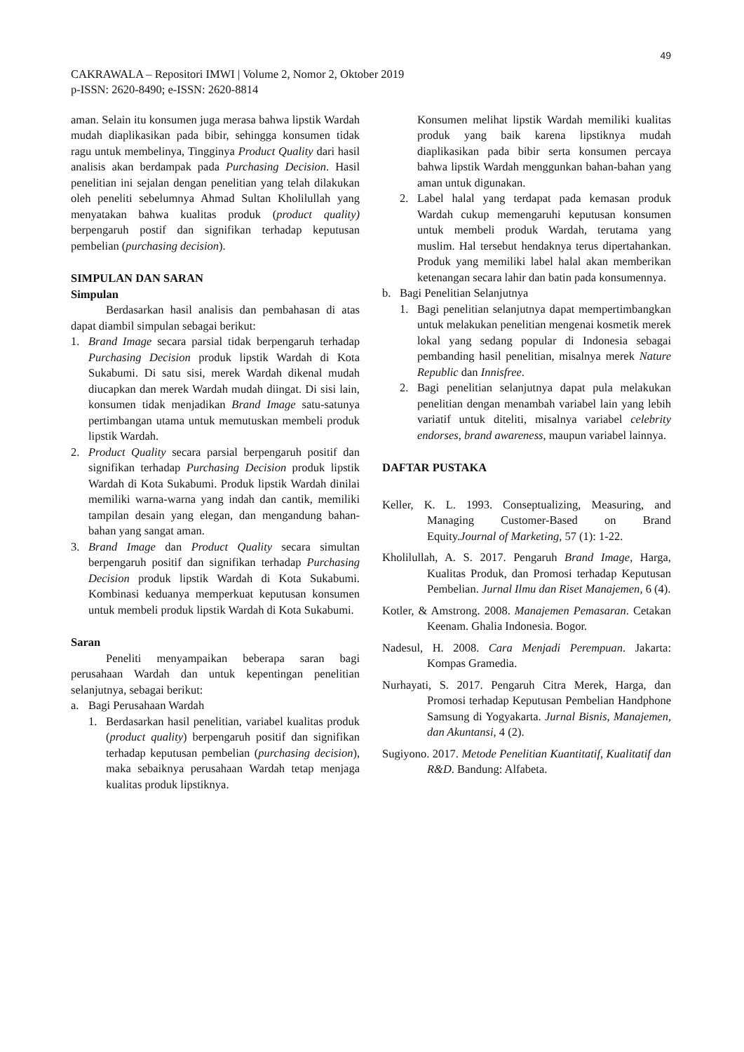49
CAKRAWALA – Repositori IMWI | Volume 2, Nomor 2, Oktober 2019
p-ISSN: 2620-8490; e-ISSN: 2620-8814
aman. Selain itu konsumen juga merasa bahwa lipstik Wardah mudah diaplikasikan pada bibir, sehingga konsumen tidak ragu untuk membelinya, Tingginya Product Quality dari hasil analisis akan berdampak pada Purchasing Decision. Hasil penelitian ini sejalan dengan penelitian yang telah dilakukan oleh peneliti sebelumnya Ahmad Sultan Kholilullah yang menyatakan bahwa kualitas produk (product quality) berpengaruh postif dan signifikan terhadap keputusan pembelian (purchasing decision).
SIMPULAN DAN SARAN
Simpulan
Berdasarkan hasil analisis dan pembahasan di atas dapat diambil simpulan sebagai berikut:
1. Brand Image secara parsial tidak berpengaruh terhadap Purchasing Decision produk lipstik Wardah di Kota Sukabumi. Di satu sisi, merek Wardah dikenal mudah diucapkan dan merek Wardah mudah diingat. Di sisi lain, konsumen tidak menjadikan Brand Image satu-satunya pertimbangan utama untuk memutuskan membeli produk lipstik Wardah.
2. Product Quality secara parsial berpengaruh positif dan signifikan terhadap Purchasing Decision produk lipstik Wardah di Kota Sukabumi. Produk lipstik Wardah dinilai memiliki warna-warna yang indah dan cantik, memiliki tampilan desain yang elegan, dan mengandung bahan-bahan yang sangat aman.
3. Brand Image dan Product Quality secara simultan berpengaruh positif dan signifikan terhadap Purchasing Decision produk lipstik Wardah di Kota Sukabumi. Kombinasi keduanya memperkuat keputusan konsumen untuk membeli produk lipstik Wardah di Kota Sukabumi.
Saran
Peneliti menyampaikan beberapa saran bagi perusahaan Wardah dan untuk kepentingan penelitian selanjutnya, sebagai berikut:
a. Bagi Perusahaan Wardah
1. Berdasarkan hasil penelitian, variabel kualitas produk (product quality) berpengaruh positif dan signifikan terhadap keputusan pembelian (purchasing decision), maka sebaiknya perusahaan Wardah tetap menjaga kualitas produk lipstiknya.
Konsumen melihat lipstik Wardah memiliki kualitas produk yang baik karena lipstiknya mudah diaplikasikan pada bibir serta konsumen percaya bahwa lipstik Wardah menggunkan bahan-bahan yang aman untuk digunakan.
2. Label halal yang terdapat pada kemasan produk Wardah cukup memengaruhi keputusan konsumen untuk membeli produk Wardah, terutama yang muslim. Hal tersebut hendaknya terus dipertahankan. Produk yang memiliki label halal akan memberikan ketenangan secara lahir dan batin pada konsumennya.
b. Bagi Penelitian Selanjutnya
1. Bagi penelitian selanjutnya dapat mempertimbangkan untuk melakukan penelitian mengenai kosmetik merek lokal yang sedang popular di Indonesia sebagai pembanding hasil penelitian, misalnya merek Nature Republic dan Innisfree.
2. Bagi penelitian selanjutnya dapat pula melakukan penelitian dengan menambah variabel lain yang lebih variatif untuk diteliti, misalnya variabel celebrity endorses, brand awareness, maupun variabel lainnya.
DAFTAR PUSTAKA
Keller, K. L. 1993. Conseptualizing, Measuring, and Managing Customer-Based on Brand Equity.Journal of Marketing, 57 (1): 1-22.
Kholilullah, A. S. 2017. Pengaruh Brand Image, Harga, Kualitas Produk, dan Promosi terhadap Keputusan Pembelian. Jurnal Ilmu dan Riset Manajemen, 6 (4).
Kotler, & Amstrong. 2008. Manajemen Pemasaran. Cetakan Keenam. Ghalia Indonesia. Bogor.
Nadesul, H. 2008. Cara Menjadi Perempuan. Jakarta: Kompas Gramedia.
Nurhayati, S. 2017. Pengaruh Citra Merek, Harga, dan Promosi terhadap Keputusan Pembelian Handphone Samsung di Yogyakarta. Jurnal Bisnis, Manajemen, dan Akuntansi, 4 (2).
Sugiyono. 2017. Metode Penelitian Kuantitatif, Kualitatif dan R&D. Bandung: Alfabeta.